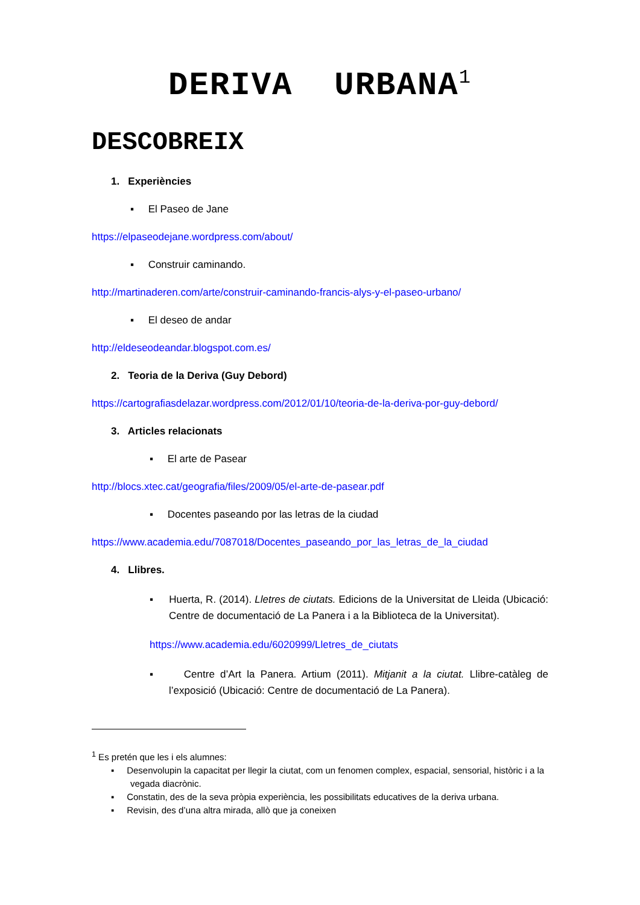DERIVA URBANA<sup>1</sup>
DESCOBREIX
1. Experiències
▪ El Paseo de Jane
https://elpaseodejane.wordpress.com/about/
▪ Construir caminando.
http://martinaderen.com/arte/construir-caminando-francis-alys-y-el-paseo-urbano/
▪ El deseo de andar
http://eldeseodeandar.blogspot.com.es/
2. Teoria de la Deriva (Guy Debord)
https://cartografiasdelazar.wordpress.com/2012/01/10/teoria-de-la-deriva-por-guy-debord/
3. Articles relacionats
▪ El arte de Pasear
http://blocs.xtec.cat/geografia/files/2009/05/el-arte-de-pasear.pdf
▪ Docentes paseando por las letras de la ciudad
https://www.academia.edu/7087018/Docentes_paseando_por_las_letras_de_la_ciudad
4. Llibres.
▪ Huerta, R. (2014). Lletres de ciutats. Edicions de la Universitat de Lleida (Ubicació: Centre de documentació de La Panera i a la Biblioteca de la Universitat).
https://www.academia.edu/6020999/Lletres_de_ciutats
▪ Centre d’Art la Panera. Artium (2011). Mitjanit a la ciutat. Llibre-catàleg de l’exposició (Ubicació: Centre de documentació de La Panera).
<sup>1</sup> Es pretén que les i els alumnes:
▪ Desenvolupin la capacitat per llegir la ciutat, com un fenomen complex, espacial, sensorial, històric i a la vegada diacrònic.
▪ Constatin, des de la seva pròpia experiència, les possibilitats educatives de la deriva urbana.
▪ Revisin, des d’una altra mirada, allò que ja coneixen